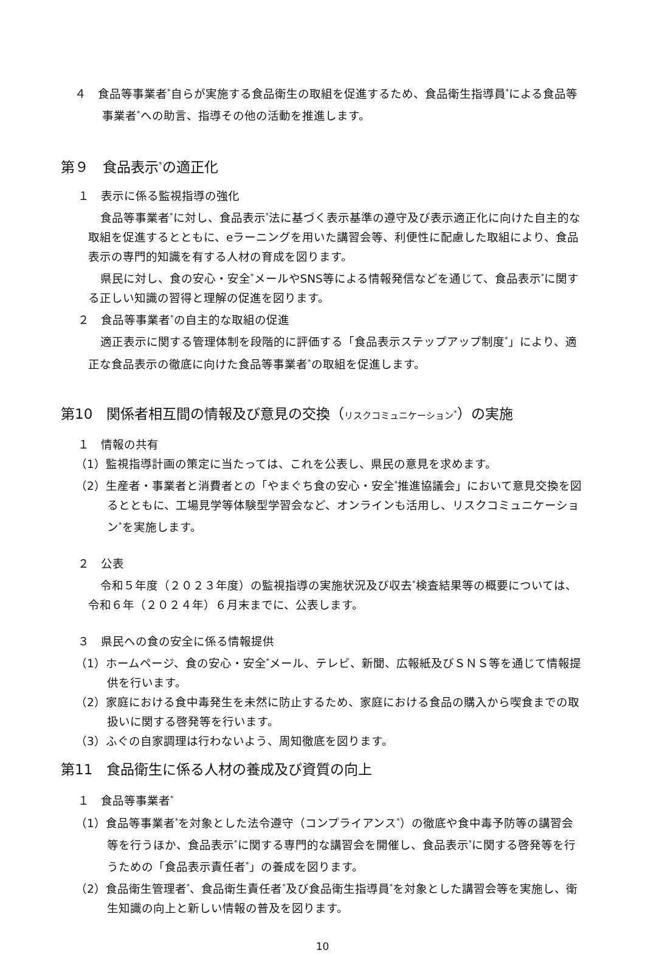４　食品等事業者<sup>*</sup>自らが実施する食品衛生の取組を促進するため、食品衛生指導員<sup>*</sup>による食品等事業者<sup>*</sup>への助言、指導その他の活動を推進します。
第９　食品表示<sup>*</sup>の適正化
１　表示に係る監視指導の強化
食品等事業者<sup>*</sup>に対し、食品表示<sup>*</sup>法に基づく表示基準の遵守及び表示適正化に向けた自主的な取組を促進するとともに、eラーニングを用いた講習会等、利便性に配慮した取組により、食品表示の専門的知識を有する人材の育成を図ります。
県民に対し、食の安心・安全<sup>*</sup>メールやSNS等による情報発信などを通じて、食品表示<sup>*</sup>に関する正しい知識の習得と理解の促進を図ります。
２　食品等事業者<sup>*</sup>の自主的な取組の促進
適正表示に関する管理体制を段階的に評価する「食品表示ステップアップ制度<sup>*</sup>」により、適正な食品表示の徹底に向けた食品等事業者<sup>*</sup>の取組を促進します。
第10　関係者相互間の情報及び意見の交換（リスクコミュニケーション<sup>*</sup>）の実施
１　情報の共有
（1）監視指導計画の策定に当たっては、これを公表し、県民の意見を求めます。
（2）生産者・事業者と消費者との「やまぐち食の安心・安全<sup>*</sup>推進協議会」において意見交換を図るとともに、工場見学等体験型学習会など、オンラインも活用し、リスクコミュニケーション<sup>*</sup>を実施します。
２　公表
令和５年度（２０２３年度）の監視指導の実施状況及び収去<sup>*</sup>検査結果等の概要については、令和６年（２０２４年）６月末までに、公表します。
３　県民への食の安全に係る情報提供
（1）ホームページ、食の安心・安全<sup>*</sup>メール、テレビ、新聞、広報紙及びＳＮＳ等を通じて情報提供を行います。
（2）家庭における食中毒発生を未然に防止するため、家庭における食品の購入から喫食までの取扱いに関する啓発等を行います。
（3）ふぐの自家調理は行わないよう、周知徹底を図ります。
第11　食品衛生に係る人材の養成及び資質の向上
１　食品等事業者<sup>*</sup>
（1）食品等事業者<sup>*</sup>を対象とした法令遵守（コンプライアンス<sup>*</sup>）の徹底や食中毒予防等の講習会等を行うほか、食品表示<sup>*</sup>に関する専門的な講習会を開催し、食品表示<sup>*</sup>に関する啓発等を行うための「食品表示責任者<sup>*</sup>」の養成を図ります。
（2）食品衛生管理者<sup>*</sup>、食品衛生責任者<sup>*</sup>及び食品衛生指導員<sup>*</sup>を対象とした講習会等を実施し、衛生知識の向上と新しい情報の普及を図ります。
10